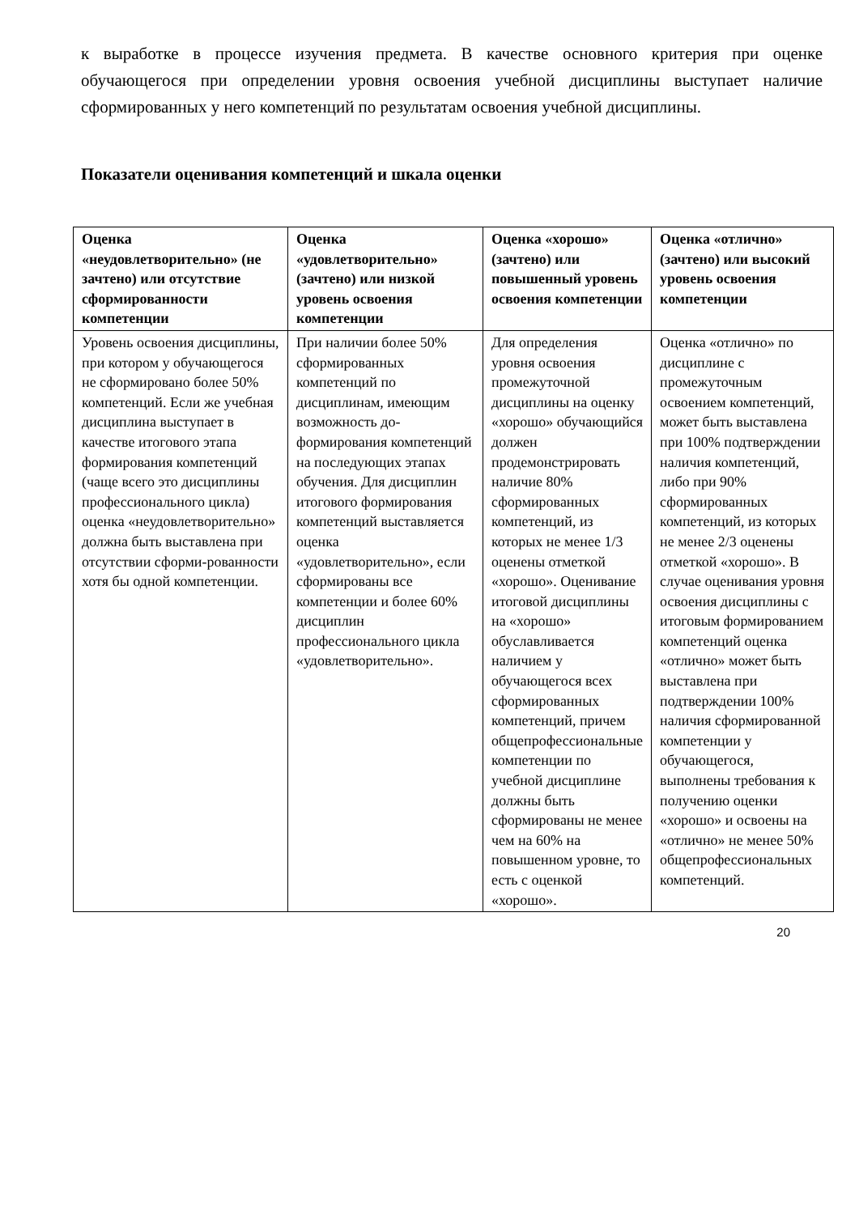к выработке в процессе изучения предмета. В качестве основного критерия при оценке обучающегося при определении уровня освоения учебной дисциплины выступает наличие сформированных у него компетенций по результатам освоения учебной дисциплины.
Показатели оценивания компетенций и шкала оценки
| Оценка «неудовлетворительно» (не зачтено) или отсутствие сформированности компетенции | Оценка «удовлетворительно» (зачтено) или низкой уровень освоения компетенции | Оценка «хорошо» (зачтено) или повышенный уровень освоения компетенции | Оценка «отлично» (зачтено) или высокий уровень освоения компетенции |
| --- | --- | --- | --- |
| Уровень освоения дисциплины, при котором у обучающегося не сформировано более 50% компетенций. Если же учебная дисциплина выступает в качестве итогового этапа формирования компетенций (чаще всего это дисциплины профессионального цикла) оценка «неудовлетворительно» должна быть выставлена при отсутствии сформи-рованности хотя бы одной компетенции. | При наличии более 50% сформированных компетенций по дисциплинам, имеющим возможность до-формирования компетенций на последующих этапах обучения. Для дисциплин итогового формирования компетенций выставляется оценка «удовлетворительно», если сформированы все компетенции и более 60% дисциплин профессионального цикла «удовлетворительно». | Для определения уровня освоения промежуточной дисциплины на оценку «хорошо» обучающийся должен продемонстрировать наличие 80% сформированных компетенций, из которых не менее 1/3 оценены отметкой «хорошо». Оценивание итоговой дисциплины на «хорошо» обуславливается наличием у обучающегося всех сформированных компетенций, причем общепрофессиональные компетенции по учебной дисциплине должны быть сформированы не менее чем на 60% на повышенном уровне, то есть с оценкой «хорошо». | Оценка «отлично» по дисциплине с промежуточным освоением компетенций, может быть выставлена при 100% подтверждении наличия компетенций, либо при 90% сформированных компетенций, из которых не менее 2/3 оценены отметкой «хорошо». В случае оценивания уровня освоения дисциплины с итоговым формированием компетенций оценка «отлично» может быть выставлена при подтверждении 100% наличия сформированной компетенции у обучающегося, выполнены требования к получению оценки «хорошо» и освоены на «отлично» не менее 50% общепрофессиональных компетенций. |
20